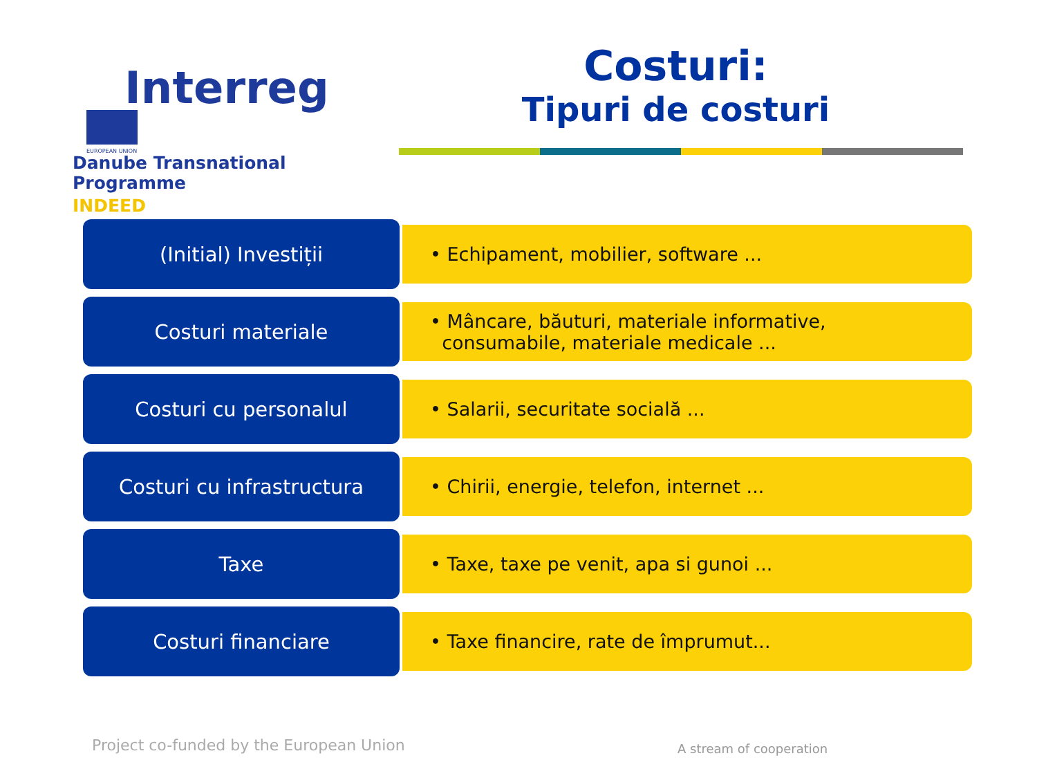Interreg EUROPEAN UNION
Danube Transnational Programme
INDEED
Costuri:
Tipuri de costuri
(Initial) Investiții
• Echipament, mobilier, software ...
Costuri materiale
• Mâncare, băuturi, materiale informative,
consumabile, materiale medicale ...
Costuri cu personalul
• Salarii, securitate socială ...
Costuri cu infrastructura
• Chirii, energie, telefon, internet ...
Taxe
• Taxe, taxe pe venit, apa si gunoi ...
Costuri financiare
• Taxe financire, rate de împrumut...
Project co-funded by the European Union
A stream of cooperation